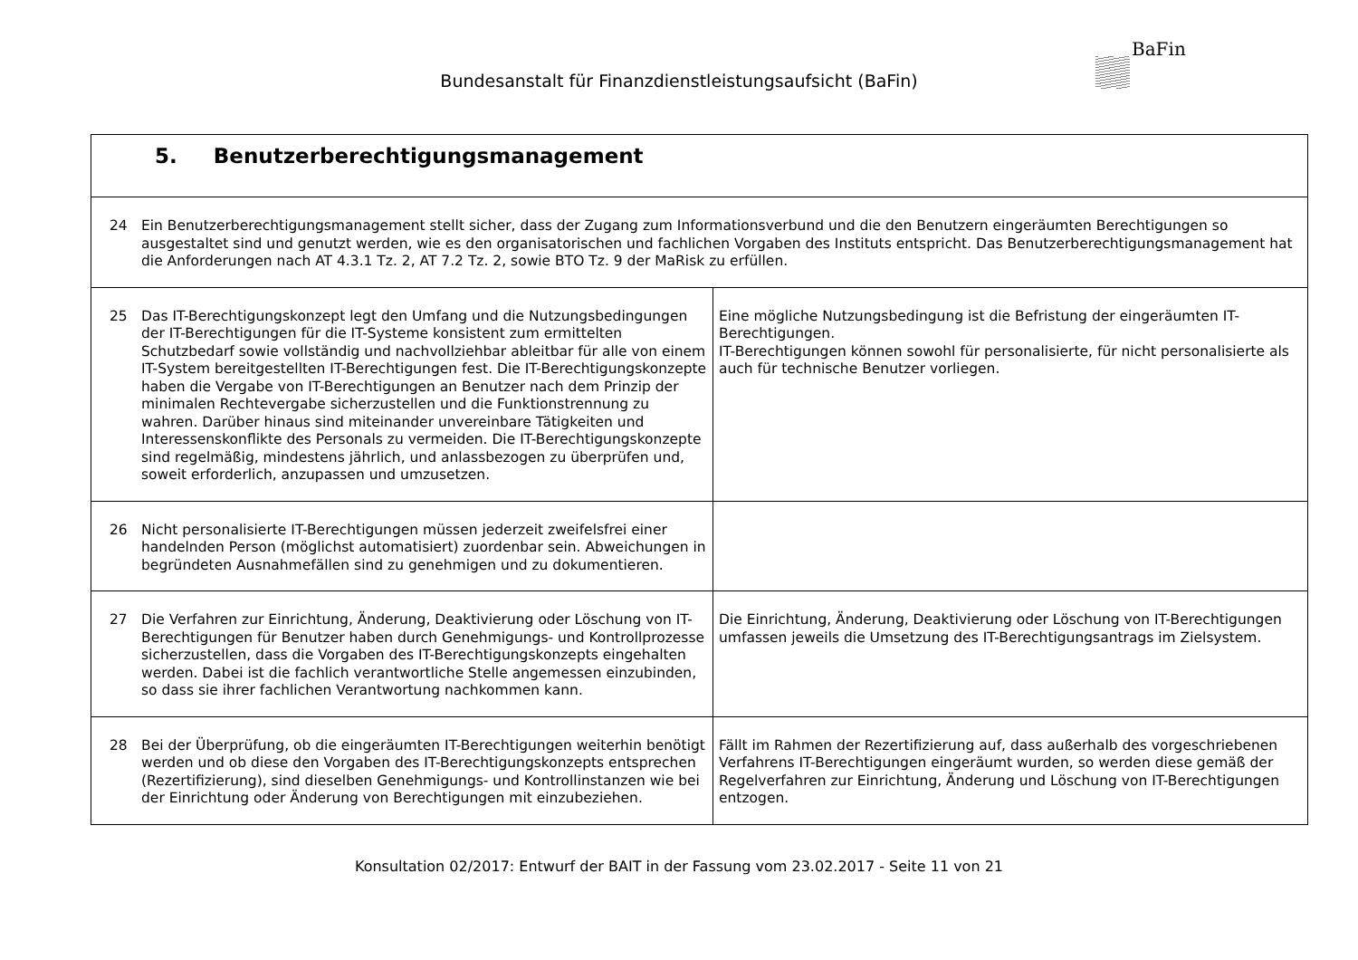Bundesanstalt für Finanzdienstleistungsaufsicht (BaFin)
BaFin
| 5. Benutzerberechtigungsmanagement | |
| 24 Ein Benutzerberechtigungsmanagement stellt sicher, dass der Zugang zum Informationsverbund und die den Benutzern eingeräumten Berechtigungen so ausgestaltet sind und genutzt werden, wie es den organisatorischen und fachlichen Vorgaben des Instituts entspricht. Das Benutzerberechtigungsmanagement hat die Anforderungen nach AT 4.3.1 Tz. 2, AT 7.2 Tz. 2, sowie BTO Tz. 9 der MaRisk zu erfüllen. | |
| 25 Das IT-Berechtigungskonzept legt den Umfang und die Nutzungsbedingungen der IT-Berechtigungen für die IT-Systeme konsistent zum ermittelten Schutzbedarf sowie vollständig und nachvollziehbar ableitbar für alle von einem IT-System bereitgestellten IT-Berechtigungen fest. Die IT-Berechtigungskonzepte haben die Vergabe von IT-Berechtigungen an Benutzer nach dem Prinzip der minimalen Rechtevergabe sicherzustellen und die Funktionstrennung zu wahren. Darüber hinaus sind miteinander unvereinbare Tätigkeiten und Interessenskonflikte des Personals zu vermeiden. Die IT-Berechtigungskonzepte sind regelmäßig, mindestens jährlich, und anlassbezogen zu überprüfen und, soweit erforderlich, anzupassen und umzusetzen. | Eine mögliche Nutzungsbedingung ist die Befristung der eingeräumten IT-Berechtigungen. IT-Berechtigungen können sowohl für personalisierte, für nicht personalisierte als auch für technische Benutzer vorliegen. |
| 26 Nicht personalisierte IT-Berechtigungen müssen jederzeit zweifelsfrei einer handelnden Person (möglichst automatisiert) zuordenbar sein. Abweichungen in begründeten Ausnahmefällen sind zu genehmigen und zu dokumentieren. | |
| 27 Die Verfahren zur Einrichtung, Änderung, Deaktivierung oder Löschung von IT-Berechtigungen für Benutzer haben durch Genehmigungs- und Kontrollprozesse sicherzustellen, dass die Vorgaben des IT-Berechtigungskonzepts eingehalten werden. Dabei ist die fachlich verantwortliche Stelle angemessen einzubinden, so dass sie ihrer fachlichen Verantwortung nachkommen kann. | Die Einrichtung, Änderung, Deaktivierung oder Löschung von IT-Berechtigungen umfassen jeweils die Umsetzung des IT-Berechtigungsantrags im Zielsystem. |
| 28 Bei der Überprüfung, ob die eingeräumten IT-Berechtigungen weiterhin benötigt werden und ob diese den Vorgaben des IT-Berechtigungskonzepts entsprechen (Rezertifizierung), sind dieselben Genehmigungs- und Kontrollinstanzen wie bei der Einrichtung oder Änderung von Berechtigungen mit einzubeziehen. | Fällt im Rahmen der Rezertifizierung auf, dass außerhalb des vorgeschriebenen Verfahrens IT-Berechtigungen eingeräumt wurden, so werden diese gemäß der Regelverfahren zur Einrichtung, Änderung und Löschung von IT-Berechtigungen entzogen. |
Konsultation 02/2017: Entwurf der BAIT in der Fassung vom 23.02.2017 - Seite 11 von 21